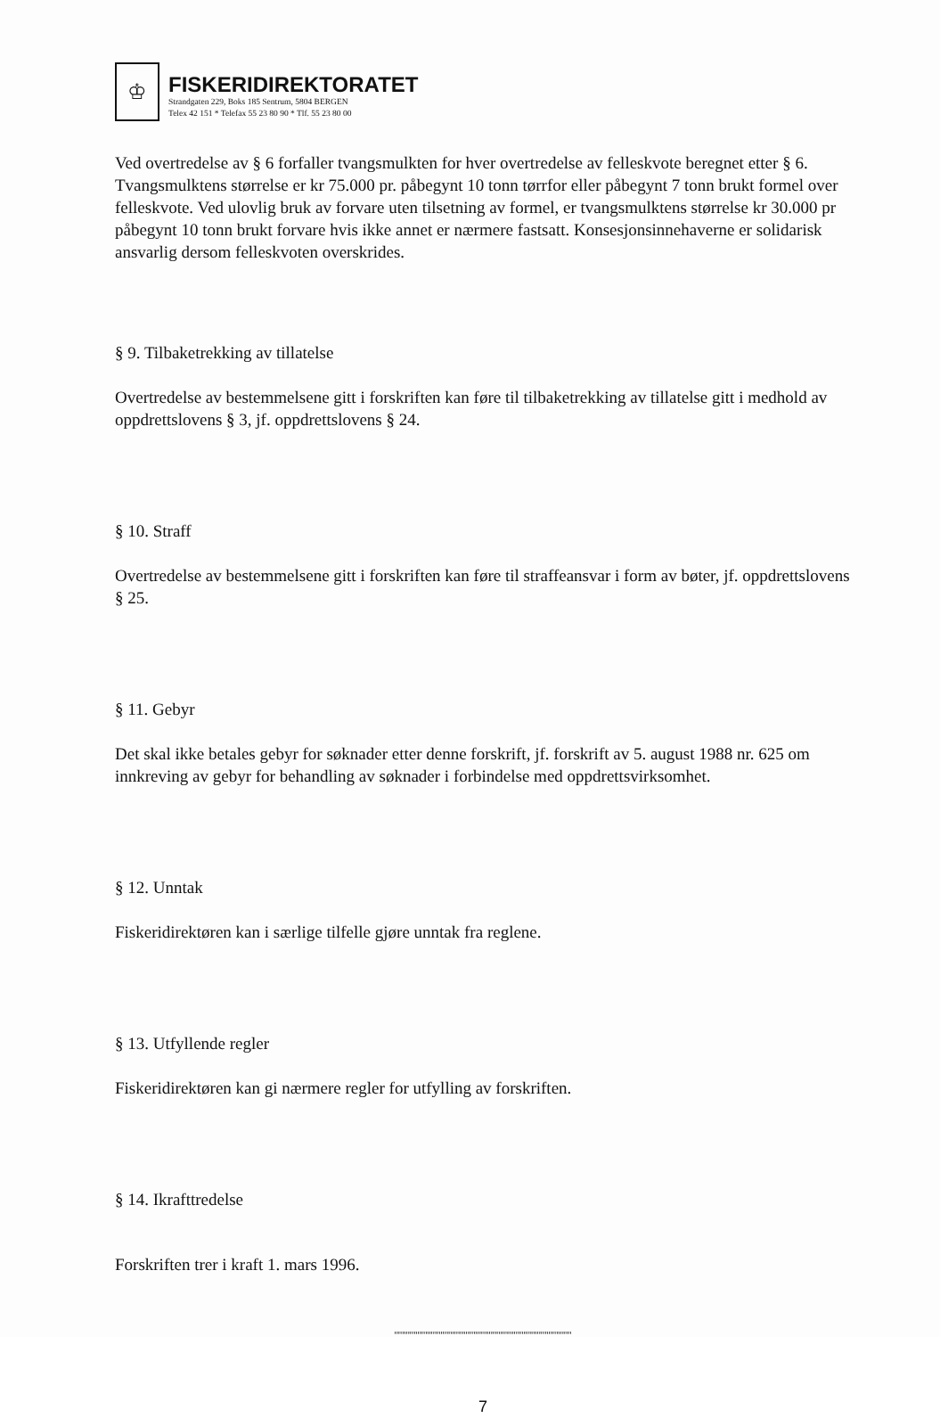♔
FISKERIDIREKTORATET
Strandgaten 229, Boks 185 Sentrum, 5804 BERGEN
Telex 42 151 * Telefax 55 23 80 90 * Tlf. 55 23 80 00
Ved overtredelse av § 6 forfaller tvangsmulkten for hver overtredelse av felleskvote beregnet etter § 6. Tvangsmulktens størrelse er kr 75.000 pr. påbegynt 10 tonn tørrfor eller påbegynt 7 tonn brukt formel over felleskvote. Ved ulovlig bruk av forvare uten tilsetning av formel, er tvangsmulktens størrelse kr 30.000 pr påbegynt 10 tonn brukt forvare hvis ikke annet er nærmere fastsatt. Konsesjonsinnehaverne er solidarisk ansvarlig dersom felleskvoten overskrides.
§ 9. Tilbaketrekking av tillatelse
Overtredelse av bestemmelsene gitt i forskriften kan føre til tilbaketrekking av tillatelse gitt i medhold av oppdrettslovens § 3, jf. oppdrettslovens § 24.
§ 10. Straff
Overtredelse av bestemmelsene gitt i forskriften kan føre til straffeansvar i form av bøter, jf. oppdrettslovens § 25.
§ 11. Gebyr
Det skal ikke betales gebyr for søknader etter denne forskrift, jf. forskrift av 5. august 1988 nr. 625 om innkreving av gebyr for behandling av søknader i forbindelse med oppdrettsvirksomhet.
§ 12. Unntak
Fiskeridirektøren kan i særlige tilfelle gjøre unntak fra reglene.
§ 13. Utfyllende regler
Fiskeridirektøren kan gi nærmere regler for utfylling av forskriften.
§ 14. Ikrafttredelse
Forskriften trer i kraft 1. mars 1996.
''''''''''''''''''''''''''''''''''''''''''''''''''''''''''''''''''''''''''''''''''''''''''''
7